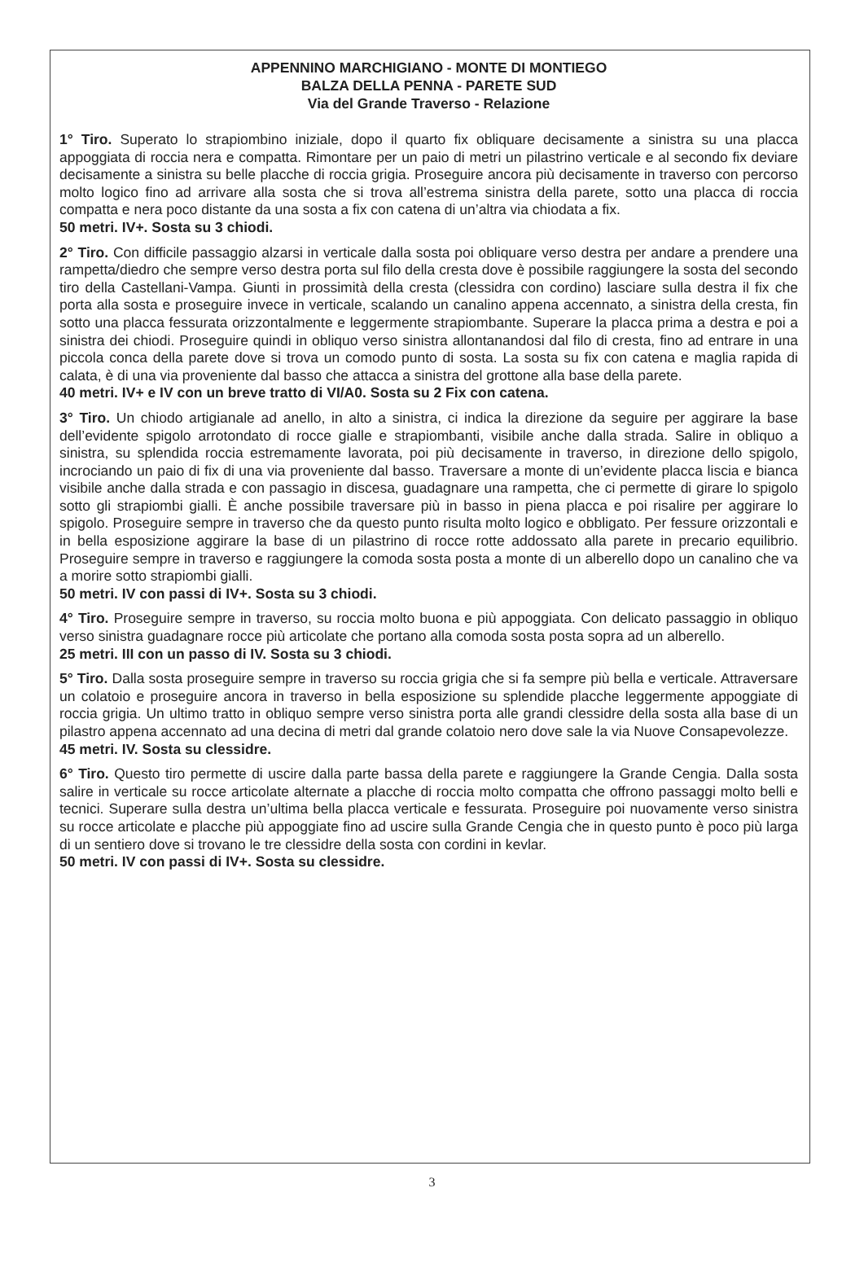APPENNINO MARCHIGIANO - MONTE DI MONTIEGO
BALZA DELLA PENNA - PARETE SUD
Via del Grande Traverso - Relazione
1° Tiro. Superato lo strapiombino iniziale, dopo il quarto fix obliquare decisamente a sinistra su una placca appoggiata di roccia nera e compatta. Rimontare per un paio di metri un pilastrino verticale e al secondo fix deviare decisamente a sinistra su belle placche di roccia grigia. Proseguire ancora più decisamente in traverso con percorso molto logico fino ad arrivare alla sosta che si trova all’estrema sinistra della parete, sotto una placca di roccia compatta e nera poco distante da una sosta a fix con catena di un’altra via chiodata a fix.
50 metri. IV+. Sosta su 3 chiodi.
2° Tiro. Con difficile passaggio alzarsi in verticale dalla sosta poi obliquare verso destra per andare a prendere una rampetta/diedro che sempre verso destra porta sul filo della cresta dove è possibile raggiungere la sosta del secondo tiro della Castellani-Vampa. Giunti in prossimità della cresta (clessidra con cordino) lasciare sulla destra il fix che porta alla sosta e proseguire invece in verticale, scalando un canalino appena accennato, a sinistra della cresta, fin sotto una placca fessurata orizzontalmente e leggermente strapiombante. Superare la placca prima a destra e poi a sinistra dei chiodi. Proseguire quindi in obliquo verso sinistra allontanandosi dal filo di cresta, fino ad entrare in una piccola conca della parete dove si trova un comodo punto di sosta. La sosta su fix con catena e maglia rapida di calata, è di una via proveniente dal basso che attacca a sinistra del grottone alla base della parete.
40 metri. IV+ e IV con un breve tratto di VI/A0. Sosta su 2 Fix con catena.
3° Tiro. Un chiodo artigianale ad anello, in alto a sinistra, ci indica la direzione da seguire per aggirare la base dell’evidente spigolo arrotondato di rocce gialle e strapiombanti, visibile anche dalla strada. Salire in obliquo a sinistra, su splendida roccia estremamente lavorata, poi più decisamente in traverso, in direzione dello spigolo, incrociando un paio di fix di una via proveniente dal basso. Traversare a monte di un’evidente placca liscia e bianca visibile anche dalla strada e con passagio in discesa, guadagnare una rampetta, che ci permette di girare lo spigolo sotto gli strapiombi gialli. È anche possibile traversare più in basso in piena placca e poi risalire per aggirare lo spigolo. Proseguire sempre in traverso che da questo punto risulta molto logico e obbligato. Per fessure orizzontali e in bella esposizione aggirare la base di un pilastrino di rocce rotte addossato alla parete in precario equilibrio. Proseguire sempre in traverso e raggiungere la comoda sosta posta a monte di un alberello dopo un canalino che va a morire sotto strapiombi gialli.
50 metri. IV con passi di IV+. Sosta su 3 chiodi.
4° Tiro. Proseguire sempre in traverso, su roccia molto buona e più appoggiata. Con delicato passaggio in obliquo verso sinistra guadagnare rocce più articolate che portano alla comoda sosta posta sopra ad un alberello.
25 metri. III con un passo di IV. Sosta su 3 chiodi.
5° Tiro. Dalla sosta proseguire sempre in traverso su roccia grigia che si fa sempre più bella e verticale. Attraversare un colatoio e proseguire ancora in traverso in bella esposizione su splendide placche leggermente appoggiate di roccia grigia. Un ultimo tratto in obliquo sempre verso sinistra porta alle grandi clessidre della sosta alla base di un pilastro appena accennato ad una decina di metri dal grande colatoio nero dove sale la via Nuove Consapevolezze.
45 metri. IV. Sosta su clessidre.
6° Tiro. Questo tiro permette di uscire dalla parte bassa della parete e raggiungere la Grande Cengia. Dalla sosta salire in verticale su rocce articolate alternate a placche di roccia molto compatta che offrono passaggi molto belli e tecnici. Superare sulla destra un’ultima bella placca verticale e fessurata. Proseguire poi nuovamente verso sinistra su rocce articolate e placche più appoggiate fino ad uscire sulla Grande Cengia che in questo punto è poco più larga di un sentiero dove si trovano le tre clessidre della sosta con cordini in kevlar.
50 metri. IV con passi di IV+. Sosta su clessidre.
3